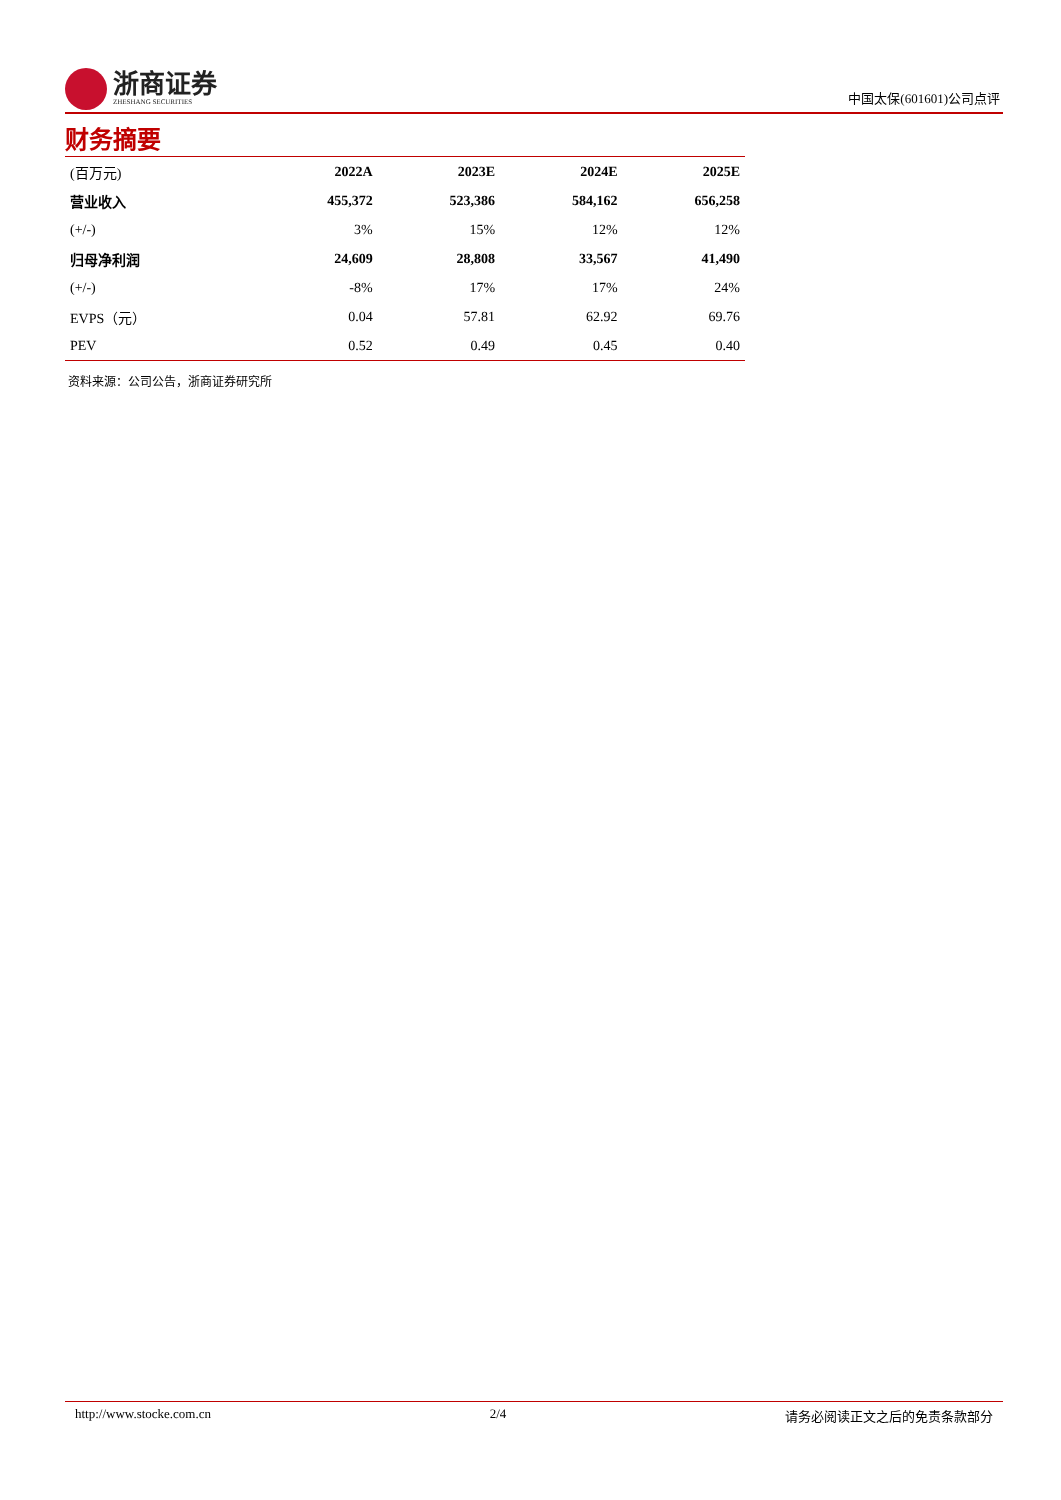浙商证券
ZHESHANG SECURITIES
中国太保(601601)公司点评
财务摘要
| (百万元) | 2022A | 2023E | 2024E | 2025E |
| --- | --- | --- | --- | --- |
| 营业收入 | 455,372 | 523,386 | 584,162 | 656,258 |
| (+/-) | 3% | 15% | 12% | 12% |
| 归母净利润 | 24,609 | 28,808 | 33,567 | 41,490 |
| (+/-) | -8% | 17% | 17% | 24% |
| EVPS（元） | 0.04 | 57.81 | 62.92 | 69.76 |
| PEV | 0.52 | 0.49 | 0.45 | 0.40 |
资料来源：公司公告，浙商证券研究所
http://www.stocke.com.cn 2/4 请务必阅读正文之后的免责条款部分